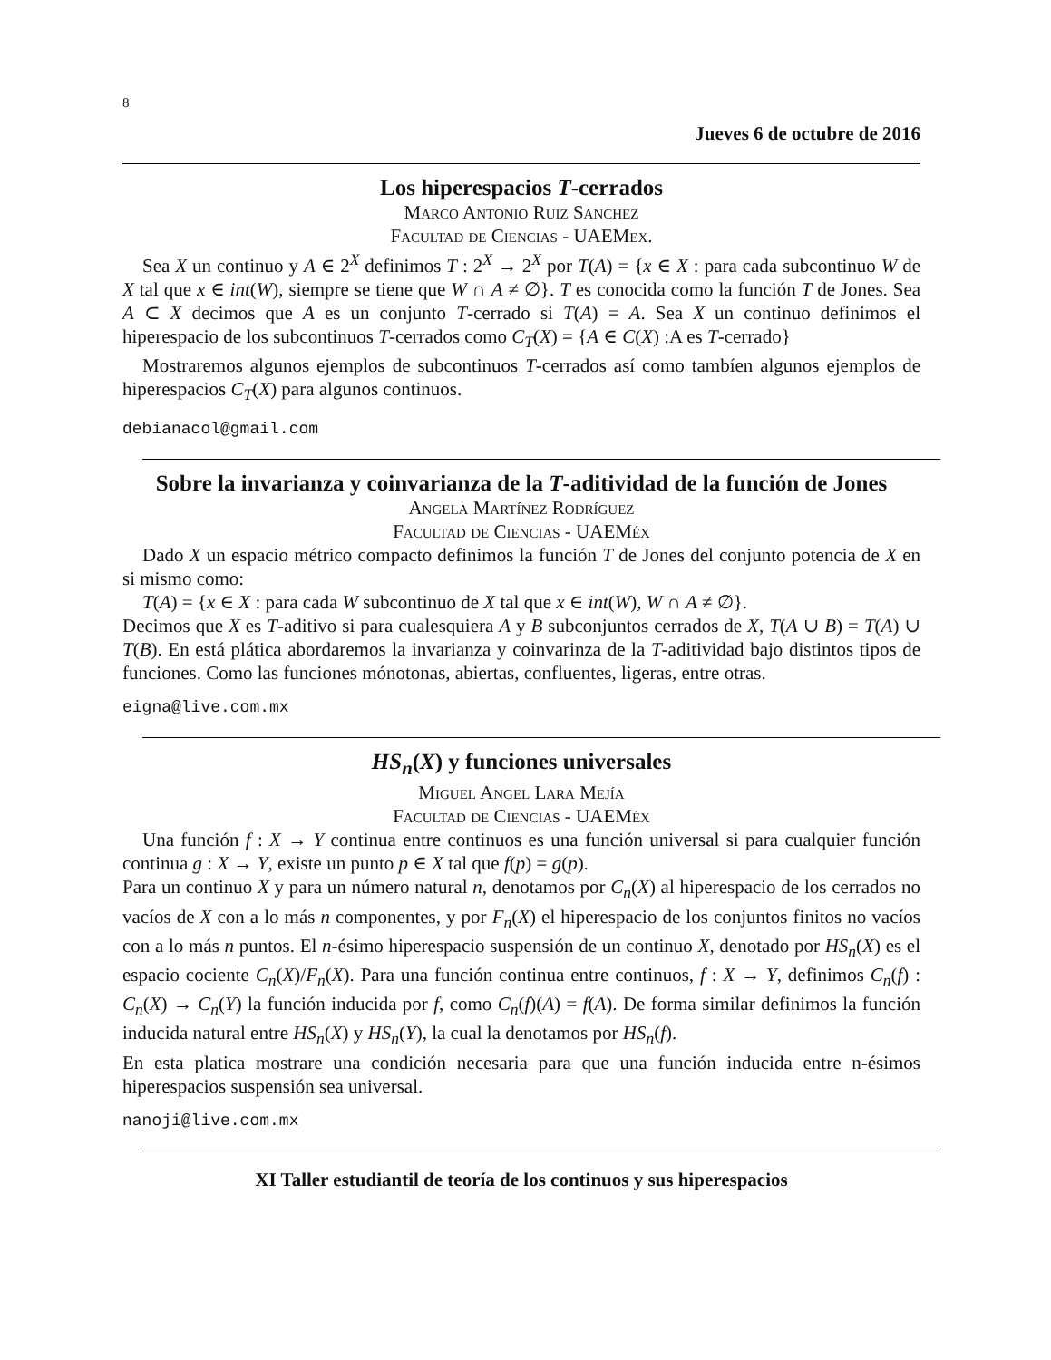8
Jueves 6 de octubre de 2016
Los hiperespacios T-cerrados
Marco Antonio Ruiz Sanchez
Facultad de Ciencias - UAEMex.
Sea X un continuo y A ∈ 2<sup>X</sup> definimos T : 2<sup>X</sup> → 2<sup>X</sup> por T(A) = {x ∈ X : para cada subcontinuo W de X tal que x ∈ int(W), siempre se tiene que W ∩ A ≠ ∅}. T es conocida como la función T de Jones. Sea A ⊂ X decimos que A es un conjunto T-cerrado si T(A) = A. Sea X un continuo definimos el hiperespacio de los subcontinuos T-cerrados como C<sub>T</sub>(X) = {A ∈ C(X) :A es T-cerrado}
Mostraremos algunos ejemplos de subcontinuos T-cerrados así como tambíen algunos ejemplos de hiperespacios C<sub>T</sub>(X) para algunos continuos.
debianacol@gmail.com
Sobre la invarianza y coinvarianza de la T-aditividad de la función de Jones
Angela Martínez Rodríguez
Facultad de Ciencias - UAEMéx
Dado X un espacio métrico compacto definimos la función T de Jones del conjunto potencia de X en si mismo como:
T(A) = {x ∈ X : para cada W subcontinuo de X tal que x ∈ int(W), W ∩ A ≠ ∅}.
Decimos que X es T-aditivo si para cualesquiera A y B subconjuntos cerrados de X, T(A ∪ B) = T(A) ∪ T(B). En está plática abordaremos la invarianza y coinvarinza de la T-aditividad bajo distintos tipos de funciones. Como las funciones mónotonas, abiertas, confluentes, ligeras, entre otras.
eigna@live.com.mx
HS<sub>n</sub>(X) y funciones universales
Miguel Angel Lara Mejía
Facultad de Ciencias - UAEMéx
Una función f : X → Y continua entre continuos es una función universal si para cualquier función continua g : X → Y, existe un punto p ∈ X tal que f(p) = g(p).
Para un continuo X y para un número natural n, denotamos por C<sub>n</sub>(X) al hiperespacio de los cerrados no vacíos de X con a lo más n componentes, y por F<sub>n</sub>(X) el hiperespacio de los conjuntos finitos no vacíos con a lo más n puntos. El n-ésimo hiperespacio suspensión de un continuo X, denotado por HS<sub>n</sub>(X) es el espacio cociente C<sub>n</sub>(X)/F<sub>n</sub>(X). Para una función continua entre continuos, f : X → Y, definimos C<sub>n</sub>(f) : C<sub>n</sub>(X) → C<sub>n</sub>(Y) la función inducida por f, como C<sub>n</sub>(f)(A) = f(A). De forma similar definimos la función inducida natural entre HS<sub>n</sub>(X) y HS<sub>n</sub>(Y), la cual la denotamos por HS<sub>n</sub>(f).
En esta platica mostrare una condición necesaria para que una función inducida entre n-ésimos hiperespacios suspensión sea universal.
nanoji@live.com.mx
XI Taller estudiantil de teoría de los continuos y sus hiperespacios